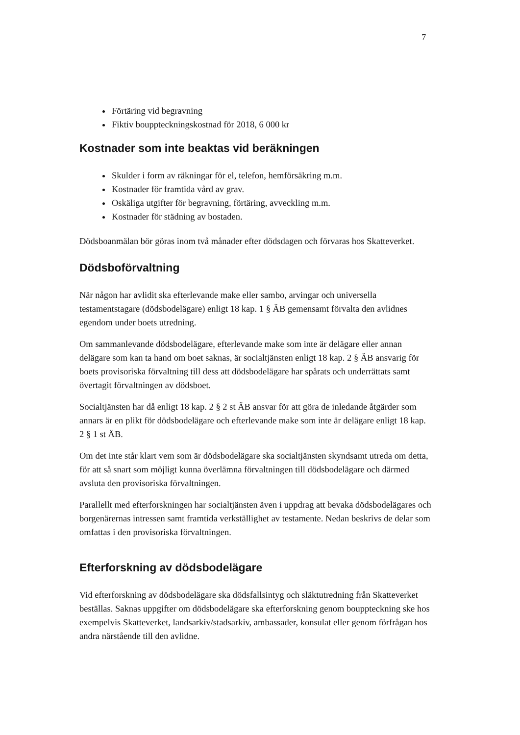7
Förtäring vid begravning
Fiktiv bouppteckningskostnad för 2018, 6 000 kr
Kostnader som inte beaktas vid beräkningen
Skulder i form av räkningar för el, telefon, hemförsäkring m.m.
Kostnader för framtida vård av grav.
Oskäliga utgifter för begravning, förtäring, avveckling m.m.
Kostnader för städning av bostaden.
Dödsboanmälan bör göras inom två månader efter dödsdagen och förvaras hos Skatteverket.
Dödsboförvaltning
När någon har avlidit ska efterlevande make eller sambo, arvingar och universella testamentstagare (dödsbodelägare) enligt 18 kap. 1 § ÄB gemensamt förvalta den avlidnes egendom under boets utredning.
Om sammanlevande dödsbodelägare, efterlevande make som inte är delägare eller annan delägare som kan ta hand om boet saknas, är socialtjänsten enligt 18 kap. 2 § ÄB ansvarig för boets provisoriska förvaltning till dess att dödsbodelägare har spårats och underrättats samt övertagit förvaltningen av dödsboet.
Socialtjänsten har då enligt 18 kap. 2 § 2 st ÄB ansvar för att göra de inledande åtgärder som annars är en plikt för dödsbodelägare och efterlevande make som inte är delägare enligt 18 kap. 2 § 1 st ÄB.
Om det inte står klart vem som är dödsbodelägare ska socialtjänsten skyndsamt utreda om detta, för att så snart som möjligt kunna överlämna förvaltningen till dödsbodelägare och därmed avsluta den provisoriska förvaltningen.
Parallellt med efterforskningen har socialtjänsten även i uppdrag att bevaka dödsbodelägares och borgenärernas intressen samt framtida verkställighet av testamente. Nedan beskrivs de delar som omfattas i den provisoriska förvaltningen.
Efterforskning av dödsbodelägare
Vid efterforskning av dödsbodelägare ska dödsfallsintyg och släktutredning från Skatteverket beställas. Saknas uppgifter om dödsbodelägare ska efterforskning genom bouppteckning ske hos exempelvis Skatteverket, landsarkiv/stadsarkiv, ambassader, konsulat eller genom förfrågan hos andra närstående till den avlidne.